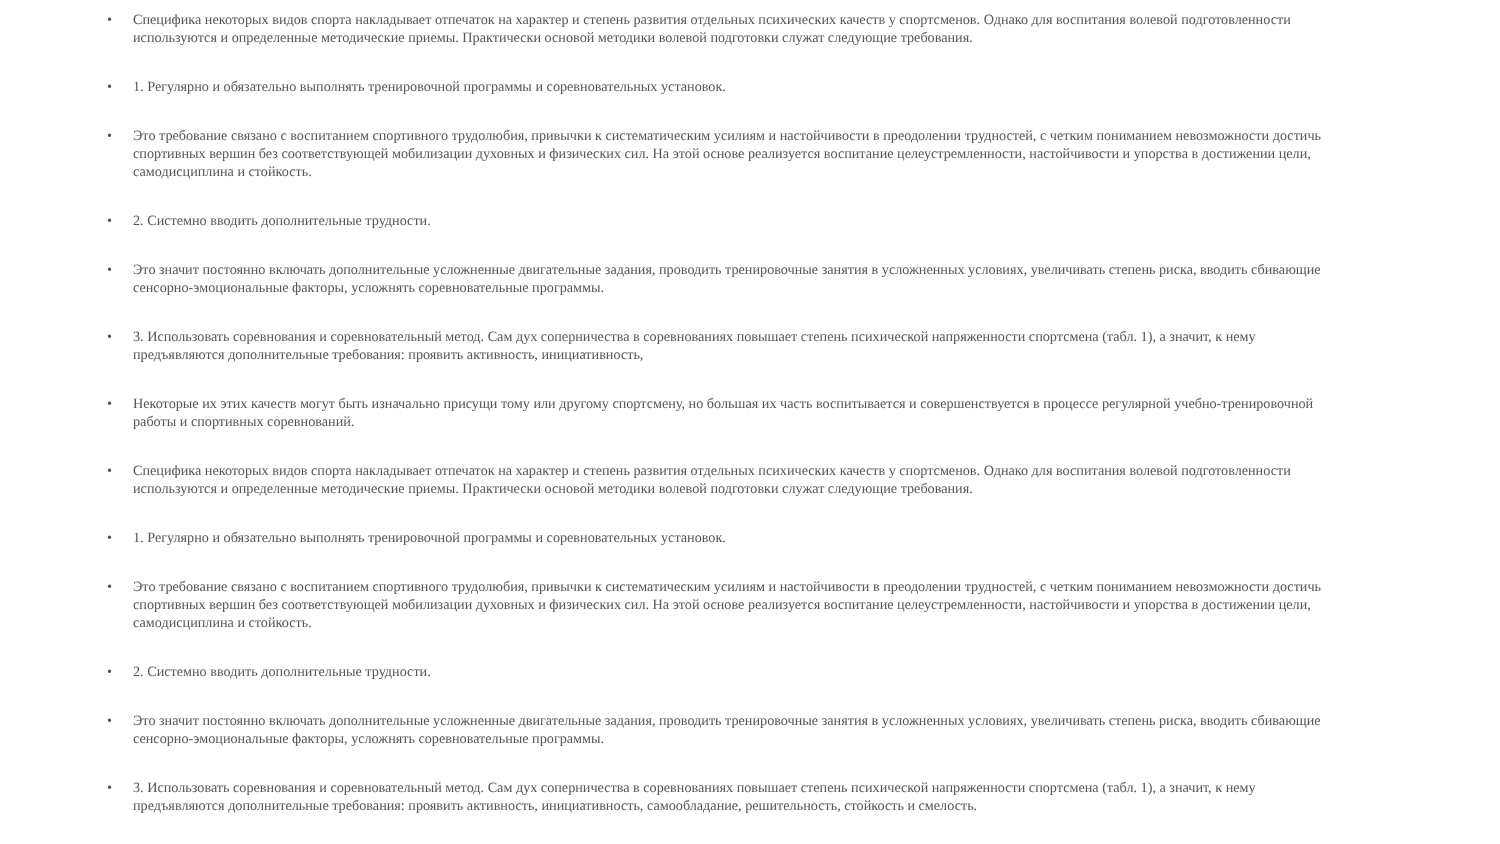• Специфика некоторых видов спорта накладывает отпечаток на характер и степень развития отдельных психических качеств у спортсменов. Однако для воспитания волевой подготовленности используются и определенные методические приемы. Практически основой методики волевой подготовки служат следующие требования.
• 1. Регулярно и обязательно выполнять тренировочной программы и соревновательных установок.
• Это требование связано с воспитанием спортивного трудолюбия, привычки к систематическим усилиям и настойчивости в преодолении трудностей, с четким пониманием невозможности достичь спортивных вершин без соответствующей мобилизации духовных и физических сил. На этой основе реализуется воспитание целеустремленности, настойчивости и упорства в достижении цели, самодисциплина и стойкость.
• 2. Системно вводить дополнительные трудности.
• Это значит постоянно включать дополнительные усложненные двигательные задания, проводить тренировочные занятия в усложненных условиях, увеличивать степень риска, вводить сбивающие сенсорно-эмоциональные факторы, усложнять соревновательные программы.
• 3. Использовать соревнования и соревновательный метод. Сам дух соперничества в соревнованиях повышает степень психической напряженности спортсмена (табл. 1), а значит, к нему предъявляются дополнительные требования: проявить активность, инициативность,
• Некоторые их этих качеств могут быть изначально присущи тому или другому спортсмену, но большая их часть воспитывается и совершенствуется в процессе регулярной учебно-тренировочной работы и спортивных соревнований.
• Специфика некоторых видов спорта накладывает отпечаток на характер и степень развития отдельных психических качеств у спортсменов. Однако для воспитания волевой подготовленности используются и определенные методические приемы. Практически основой методики волевой подготовки служат следующие требования.
• 1. Регулярно и обязательно выполнять тренировочной программы и соревновательных установок.
• Это требование связано с воспитанием спортивного трудолюбия, привычки к систематическим усилиям и настойчивости в преодолении трудностей, с четким пониманием невозможности достичь спортивных вершин без соответствующей мобилизации духовных и физических сил. На этой основе реализуется воспитание целеустремленности, настойчивости и упорства в достижении цели, самодисциплина и стойкость.
• 2. Системно вводить дополнительные трудности.
• Это значит постоянно включать дополнительные усложненные двигательные задания, проводить тренировочные занятия в усложненных условиях, увеличивать степень риска, вводить сбивающие сенсорно-эмоциональные факторы, усложнять соревновательные программы.
• 3. Использовать соревнования и соревновательный метод. Сам дух соперничества в соревнованиях повышает степень психической напряженности спортсмена (табл. 1), а значит, к нему предъявляются дополнительные требования: проявить активность, инициативность, самообладание, решительность, стойкость и смелость.